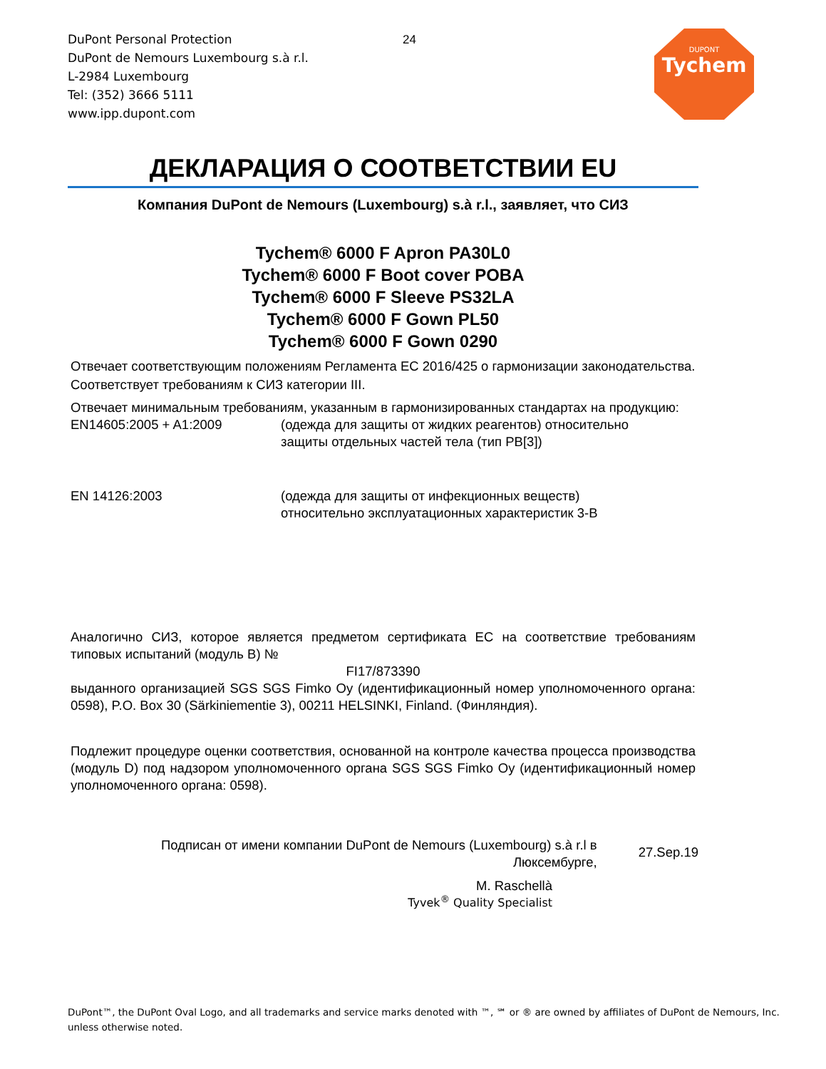DuPont Personal Protection
DuPont de Nemours Luxembourg s.à r.l.
L-2984 Luxembourg
Tel: (352) 3666 5111
www.ipp.dupont.com
24
DUPONT
Tychem
ДЕКЛАРАЦИЯ О СООТВЕТСТВИИ EU
Компания DuPont de Nemours (Luxembourg) s.à r.l., заявляет, что СИЗ
Tychem® 6000 F Apron PA30L0
Tychem® 6000 F Boot cover POBA
Tychem® 6000 F Sleeve PS32LA
Tychem® 6000 F Gown PL50
Tychem® 6000 F Gown 0290
Отвечает соответствующим положениям Регламента ЕС 2016/425 о гармонизации законодательства.
Соответствует требованиям к СИЗ категории III.
Отвечает минимальным требованиям, указанным в гармонизированных стандартах на продукцию:
EN14605:2005 + A1:2009 (одежда для защиты от жидких реагентов) относительно
защиты отдельных частей тела (тип PB[3])
EN 14126:2003 (одежда для защиты от инфекционных веществ)
относительно эксплуатационных характеристик 3-B
Аналогично СИЗ, которое является предметом сертификата ЕС на соответствие требованиям типовых испытаний (модуль B) №
FI17/873390
выданного организацией SGS SGS Fimko Oy (идентификационный номер уполномоченного органа: 0598), P.O. Box 30 (Särkiniementie 3), 00211 HELSINKI, Finland. (Финляндия).
Подлежит процедуре оценки соответствия, основанной на контроле качества процесса производства (модуль D) под надзором уполномоченного органа SGS SGS Fimko Oy (идентификационный номер уполномоченного органа: 0598).
Подписан от имени компании DuPont de Nemours (Luxembourg) s.à r.l в
Люксембурге,
27.Sep.19
M. Raschellà
Tyvek<sup>®</sup> Quality Specialist
DuPont™, the DuPont Oval Logo, and all trademarks and service marks denoted with ™, ℠ or ® are owned by affiliates of DuPont de Nemours, Inc.
unless otherwise noted.